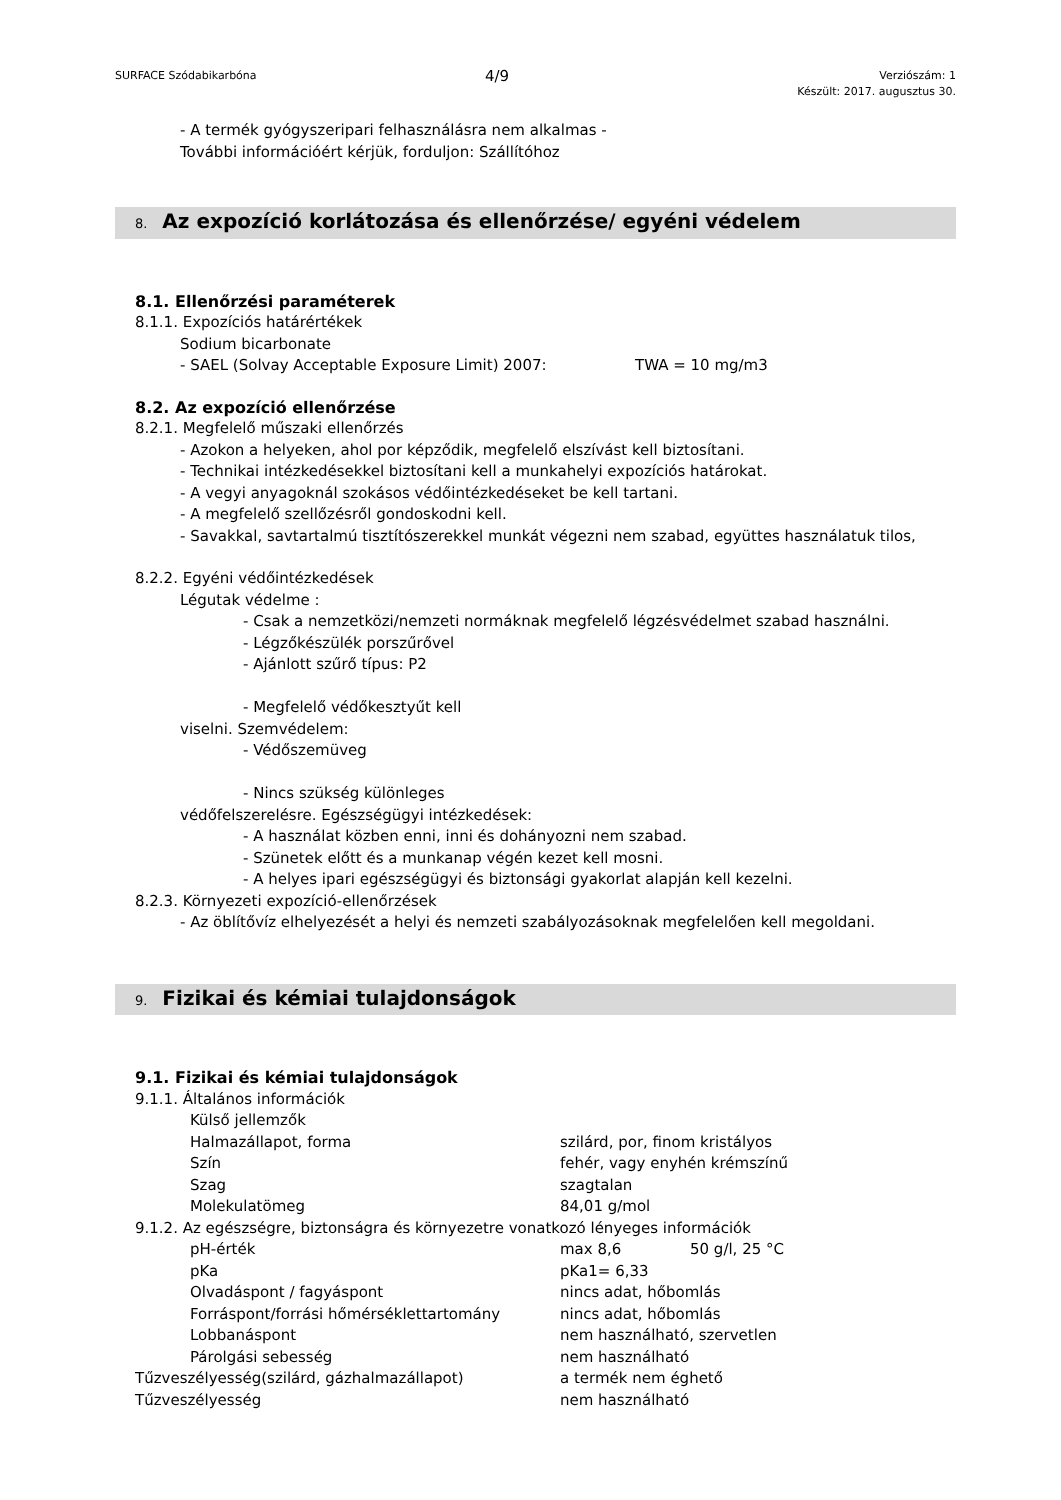SURFACE Szódabikarbóna
4/9
Verziószám: 1
Készült: 2017. augusztus 30.
- A termék gyógyszeripari felhasználásra nem alkalmas -
További információért kérjük, forduljon: Szállítóhoz
8. Az expozíció korlátozása és ellenőrzése/ egyéni védelem
8.1. Ellenőrzési paraméterek
8.1.1. Expozíciós határértékek
Sodium bicarbonate
- SAEL (Solvay Acceptable Exposure Limit) 2007: TWA = 10 mg/m3
8.2. Az expozíció ellenőrzése
8.2.1. Megfelelő műszaki ellenőrzés
- Azokon a helyeken, ahol por képződik, megfelelő elszívást kell biztosítani.
- Technikai intézkedésekkel biztosítani kell a munkahelyi expozíciós határokat.
- A vegyi anyagoknál szokásos védőintézkedéseket be kell tartani.
- A megfelelő szellőzésről gondoskodni kell.
- Savakkal, savtartalmú tisztítószerekkel munkát végezni nem szabad, együttes használatuk tilos,
8.2.2. Egyéni védőintézkedések
Légutak védelme :
- Csak a nemzetközi/nemzeti normáknak megfelelő légzésvédelmet szabad használni.
- Légzőkészülék porszűrővel
- Ajánlott szűrő típus: P2
- Megfelelő védőkesztyűt kell
viselni. Szemvédelem:
- Védőszemüveg
- Nincs szükség különleges
védőfelszerelésre. Egészségügyi intézkedések:
- A használat közben enni, inni és dohányozni nem szabad.
- Szünetek előtt és a munkanap végén kezet kell mosni.
- A helyes ipari egészségügyi és biztonsági gyakorlat alapján kell kezelni.
8.2.3. Környezeti expozíció-ellenőrzések
- Az öblítővíz elhelyezését a helyi és nemzeti szabályozásoknak megfelelően kell megoldani.
9. Fizikai és kémiai tulajdonságok
9.1. Fizikai és kémiai tulajdonságok
9.1.1. Általános információk
Külső jellemzők
Halmazállapot, forma szilárd, por, finom kristályos
Szín fehér, vagy enyhén krémszínű
Szag szagtalan
Molekulatömeg 84,01 g/mol
9.1.2. Az egészségre, biztonságra és környezetre vonatkozó lényeges információk
pH-érték max 8,6 50 g/l, 25 °C
pKa pKa1= 6,33
Olvadáspont / fagyáspont nincs adat, hőbomlás
Forráspont/forrási hőmérséklettartomány nincs adat, hőbomlás
Lobbanáspont nem használható, szervetlen
Párolgási sebesség nem használható
Tűzveszélyesség(szilárd, gázhalmazállapot) a termék nem éghető
Tűzveszélyesség nem használható